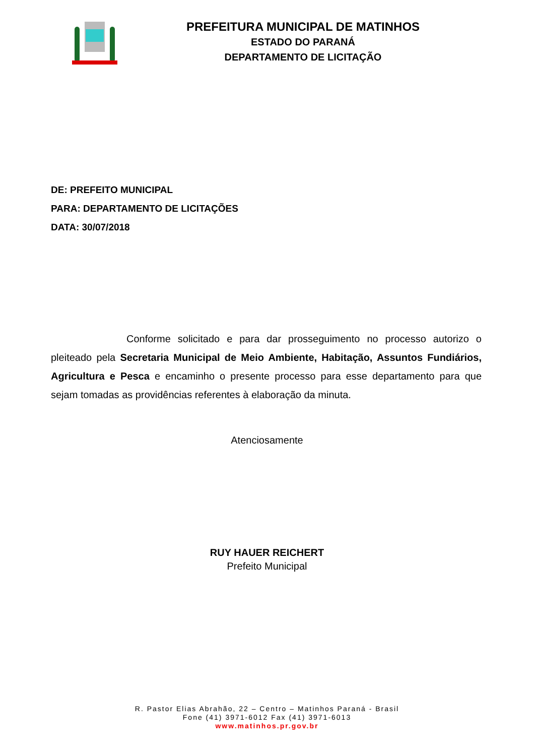PREFEITURA MUNICIPAL DE MATINHOS
ESTADO DO PARANÁ
DEPARTAMENTO DE LICITAÇÃO
DE: PREFEITO MUNICIPAL
PARA: DEPARTAMENTO DE LICITAÇÕES
DATA: 30/07/2018
Conforme solicitado e para dar prosseguimento no processo autorizo o pleiteado pela Secretaria Municipal de Meio Ambiente, Habitação, Assuntos Fundiários, Agricultura e Pesca e encaminho o presente processo para esse departamento para que sejam tomadas as providências referentes à elaboração da minuta.
Atenciosamente
RUY HAUER REICHERT
Prefeito Municipal
R. Pastor Elias Abrahão, 22 – Centro – Matinhos Paraná - Brasil
Fone (41) 3971-6012 Fax (41) 3971-6013
www.matinhos.pr.gov.br